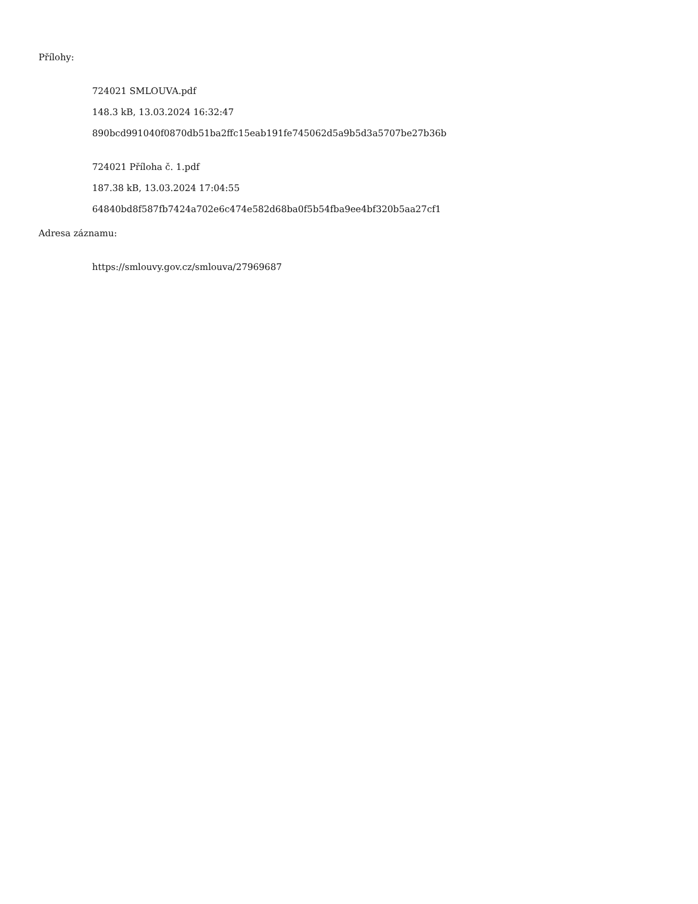Přílohy:
724021 SMLOUVA.pdf
148.3 kB, 13.03.2024 16:32:47
890bcd991040f0870db51ba2ffc15eab191fe745062d5a9b5d3a5707be27b36b
724021 Příloha č. 1.pdf
187.38 kB, 13.03.2024 17:04:55
64840bd8f587fb7424a702e6c474e582d68ba0f5b54fba9ee4bf320b5aa27cf1
Adresa záznamu:
https://smlouvy.gov.cz/smlouva/27969687